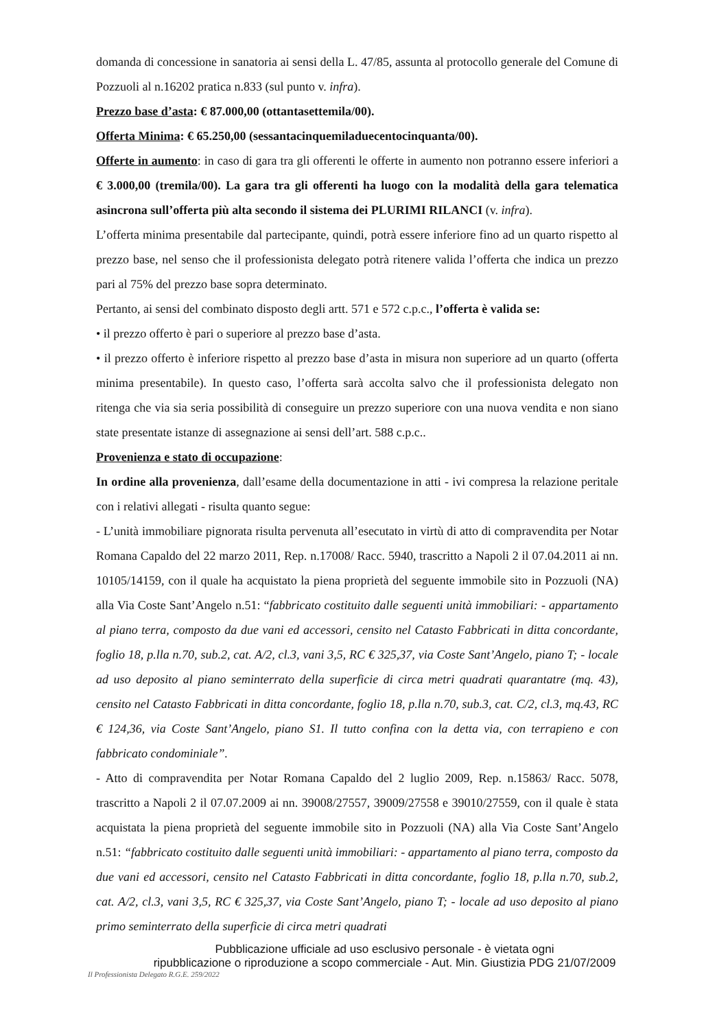domanda di concessione in sanatoria ai sensi della L. 47/85, assunta al protocollo generale del Comune di Pozzuoli al n.16202 pratica n.833 (sul punto v. infra).
Prezzo base d’asta: € 87.000,00 (ottantasettemila/00).
Offerta Minima: € 65.250,00 (sessantacinquemiladuecentocinquanta/00).
Offerte in aumento: in caso di gara tra gli offerenti le offerte in aumento non potranno essere inferiori a € 3.000,00 (tremila/00). La gara tra gli offerenti ha luogo con la modalità della gara telematica asincrona sull’offerta più alta secondo il sistema dei PLURIMI RILANCI (v. infra).
L’offerta minima presentabile dal partecipante, quindi, potrà essere inferiore fino ad un quarto rispetto al prezzo base, nel senso che il professionista delegato potrà ritenere valida l’offerta che indica un prezzo pari al 75% del prezzo base sopra determinato.
Pertanto, ai sensi del combinato disposto degli artt. 571 e 572 c.p.c., l’offerta è valida se:
• il prezzo offerto è pari o superiore al prezzo base d’asta.
• il prezzo offerto è inferiore rispetto al prezzo base d’asta in misura non superiore ad un quarto (offerta minima presentabile). In questo caso, l’offerta sarà accolta salvo che il professionista delegato non ritenga che via sia seria possibilità di conseguire un prezzo superiore con una nuova vendita e non siano state presentate istanze di assegnazione ai sensi dell’art. 588 c.p.c..
Provenienza e stato di occupazione:
In ordine alla provenienza, dall’esame della documentazione in atti - ivi compresa la relazione peritale con i relativi allegati - risulta quanto segue:
- L’unità immobiliare pignorata risulta pervenuta all’esecutato in virtù di atto di compravendita per Notar Romana Capaldo del 22 marzo 2011, Rep. n.17008/ Racc. 5940, trascritto a Napoli 2 il 07.04.2011 ai nn. 10105/14159, con il quale ha acquistato la piena proprietà del seguente immobile sito in Pozzuoli (NA) alla Via Coste Sant’Angelo n.51: “fabbricato costituito dalle seguenti unità immobiliari: - appartamento al piano terra, composto da due vani ed accessori, censito nel Catasto Fabbricati in ditta concordante, foglio 18, p.lla n.70, sub.2, cat. A/2, cl.3, vani 3,5, RC € 325,37, via Coste Sant’Angelo, piano T; - locale ad uso deposito al piano seminterrato della superficie di circa metri quadrati quarantatre (mq. 43), censito nel Catasto Fabbricati in ditta concordante, foglio 18, p.lla n.70, sub.3, cat. C/2, cl.3, mq.43, RC € 124,36, via Coste Sant’Angelo, piano S1. Il tutto confina con la detta via, con terrapieno e con fabbricato condominiale”.
- Atto di compravendita per Notar Romana Capaldo del 2 luglio 2009, Rep. n.15863/ Racc. 5078, trascritto a Napoli 2 il 07.07.2009 ai nn. 39008/27557, 39009/27558 e 39010/27559, con il quale è stata acquistata la piena proprietà del seguente immobile sito in Pozzuoli (NA) alla Via Coste Sant’Angelo n.51: “fabbricato costituito dalle seguenti unità immobiliari: - appartamento al piano terra, composto da due vani ed accessori, censito nel Catasto Fabbricati in ditta concordante, foglio 18, p.lla n.70, sub.2, cat. A/2, cl.3, vani 3,5, RC € 325,37, via Coste Sant’Angelo, piano T; - locale ad uso deposito al piano primo seminterrato della superficie di circa metri quadrati
Pubblicazione ufficiale ad uso esclusivo personale - è vietata ogni
ripubblicazione o riproduzione a scopo commerciale - Aut. Min. Giustizia PDG 21/07/2009
Il Professionista Delegato R.G.E. 259/2022